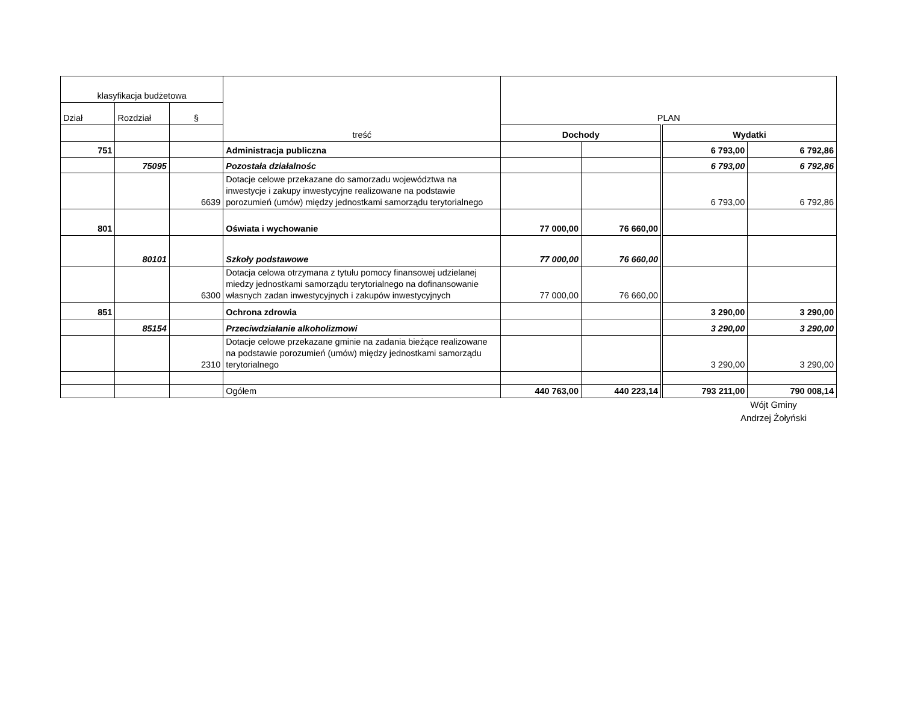| klasyfikacja budżetowa | | | treść | PLAN | | | |
| Dział | Rozdział | § | | | | | |
| | | | | Dochody | | Wydatki | |
| 751 | | | Administracja publiczna | | | 6 793,00 | 6 792,86 |
| | 75095 | | Pozostała działalnośc | | | 6 793,00 | 6 792,86 |
| | | 6639 | Dotacje celowe przekazane do samorzadu województwa na inwestycje i zakupy inwestycyjne realizowane na podstawie porozumień (umów) między jednostkami samorządu terytorialnego | | | 6 793,00 | 6 792,86 |
| 801 | | | Oświata i wychowanie | 77 000,00 | 76 660,00 | | |
| | 80101 | | Szkoły podstawowe | 77 000,00 | 76 660,00 | | |
| | | 6300 | Dotacja celowa otrzymana z tytułu pomocy finansowej udzielanej miedzy jednostkami samorządu terytorialnego na dofinansowanie własnych zadan inwestycyjnych i zakupów inwestycyjnych | 77 000,00 | 76 660,00 | | |
| 851 | | | Ochrona zdrowia | | | 3 290,00 | 3 290,00 |
| | 85154 | | Przeciwdziałanie alkoholizmowi | | | 3 290,00 | 3 290,00 |
| | | 2310 | Dotacje celowe przekazane gminie na zadania bieżące realizowane na podstawie porozumień (umów) między jednostkami samorządu terytorialnego | | | 3 290,00 | 3 290,00 |
| | | | Ogółem | 440 763,00 | 440 223,14 | 793 211,00 | 790 008,14 |
Wójt Gminy
Andrzej Żołyński